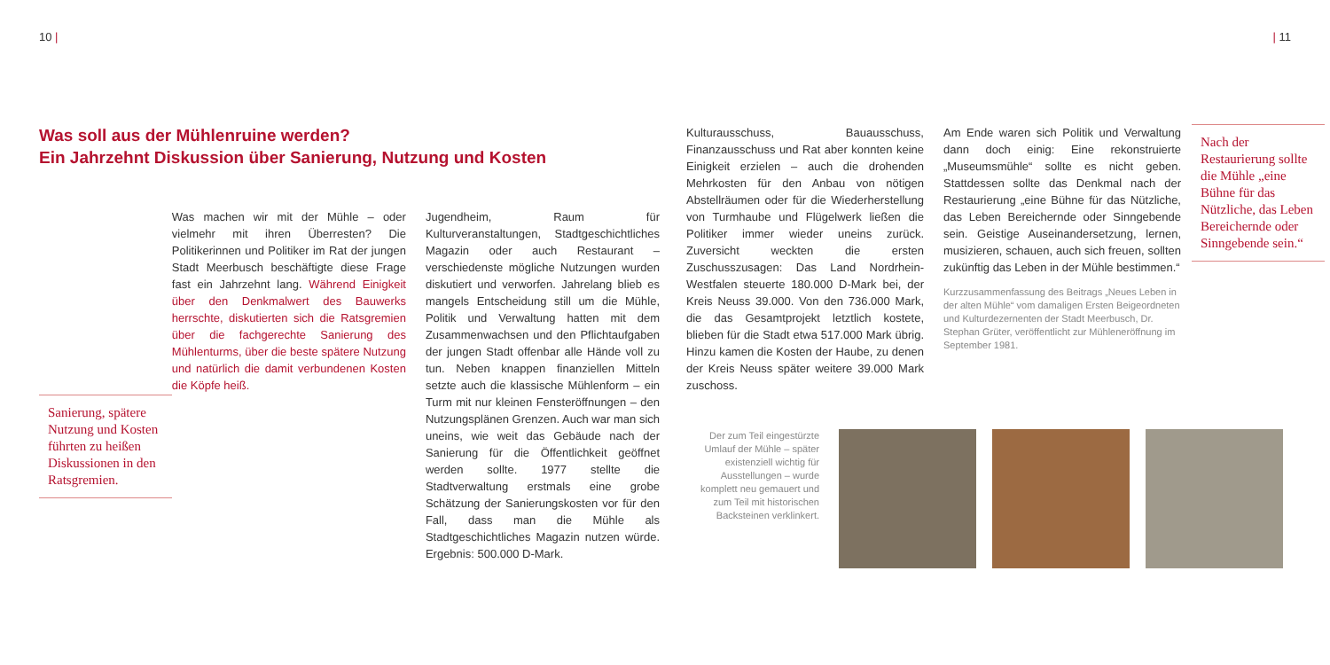10 | | 11
Was soll aus der Mühlenruine werden?
Ein Jahrzehnt Diskussion über Sanierung, Nutzung und Kosten
Sanierung, spätere Nutzung und Kosten führten zu heißen Diskussionen in den Ratsgremien.
Was machen wir mit der Mühle – oder vielmehr mit ihren Überresten? Die Politikerinnen und Politiker im Rat der jungen Stadt Meerbusch beschäftigte diese Frage fast ein Jahrzehnt lang. Während Einigkeit über den Denkmalwert des Bauwerks herrschte, diskutierten sich die Ratsgremien über die fachgerechte Sanierung des Mühlenturms, über die beste spätere Nutzung und natürlich die damit verbundenen Kosten die Köpfe heiß.
Jugendheim, Raum für Kulturveranstaltungen, Stadtgeschichtliches Magazin oder auch Restaurant – verschiedenste mögliche Nutzungen wurden diskutiert und verworfen. Jahrelang blieb es mangels Entscheidung still um die Mühle, Politik und Verwaltung hatten mit dem Zusammenwachsen und den Pflichtaufgaben der jungen Stadt offenbar alle Hände voll zu tun. Neben knappen finanziellen Mitteln setzte auch die klassische Mühlenform – ein Turm mit nur kleinen Fensteröffnungen – den Nutzungsplänen Grenzen. Auch war man sich uneins, wie weit das Gebäude nach der Sanierung für die Öffentlichkeit geöffnet werden sollte. 1977 stellte die Stadtverwaltung erstmals eine grobe Schätzung der Sanierungskosten vor für den Fall, dass man die Mühle als Stadtgeschichtliches Magazin nutzen würde. Ergebnis: 500.000 D-Mark.
Kulturausschuss, Bauausschuss, Finanzausschuss und Rat aber konnten keine Einigkeit erzielen – auch die drohenden Mehrkosten für den Anbau von nötigen Abstellräumen oder für die Wiederherstellung von Turmhaube und Flügelwerk ließen die Politiker immer wieder uneins zurück. Zuversicht weckten die ersten Zuschusszusagen: Das Land Nordrhein-Westfalen steuerte 180.000 D-Mark bei, der Kreis Neuss 39.000. Von den 736.000 Mark, die das Gesamtprojekt letztlich kostete, blieben für die Stadt etwa 517.000 Mark übrig. Hinzu kamen die Kosten der Haube, zu denen der Kreis Neuss später weitere 39.000 Mark zuschoss.
Am Ende waren sich Politik und Verwaltung dann doch einig: Eine rekonstruierte „Museumsmühle“ sollte es nicht geben. Stattdessen sollte das Denkmal nach der Restaurierung „eine Bühne für das Nützliche, das Leben Bereichernde oder Sinngebende sein. Geistige Auseinandersetzung, lernen, musizieren, schauen, auch sich freuen, sollten zukünftig das Leben in der Mühle bestimmen.“
Kurzzusammenfassung des Beitrags „Neues Leben in der alten Mühle“ vom damaligen Ersten Beigeordneten und Kulturdezernenten der Stadt Meerbusch, Dr. Stephan Grüter, veröffentlicht zur Mühleneröffnung im September 1981.
Nach der Restaurierung sollte die Mühle „eine Bühne für das Nützliche, das Leben Bereichernde oder Sinngebende sein.“
Der zum Teil eingestürzte Umlauf der Mühle – später existenziell wichtig für Ausstellungen – wurde komplett neu gemauert und zum Teil mit historischen Backsteinen verklinkert.